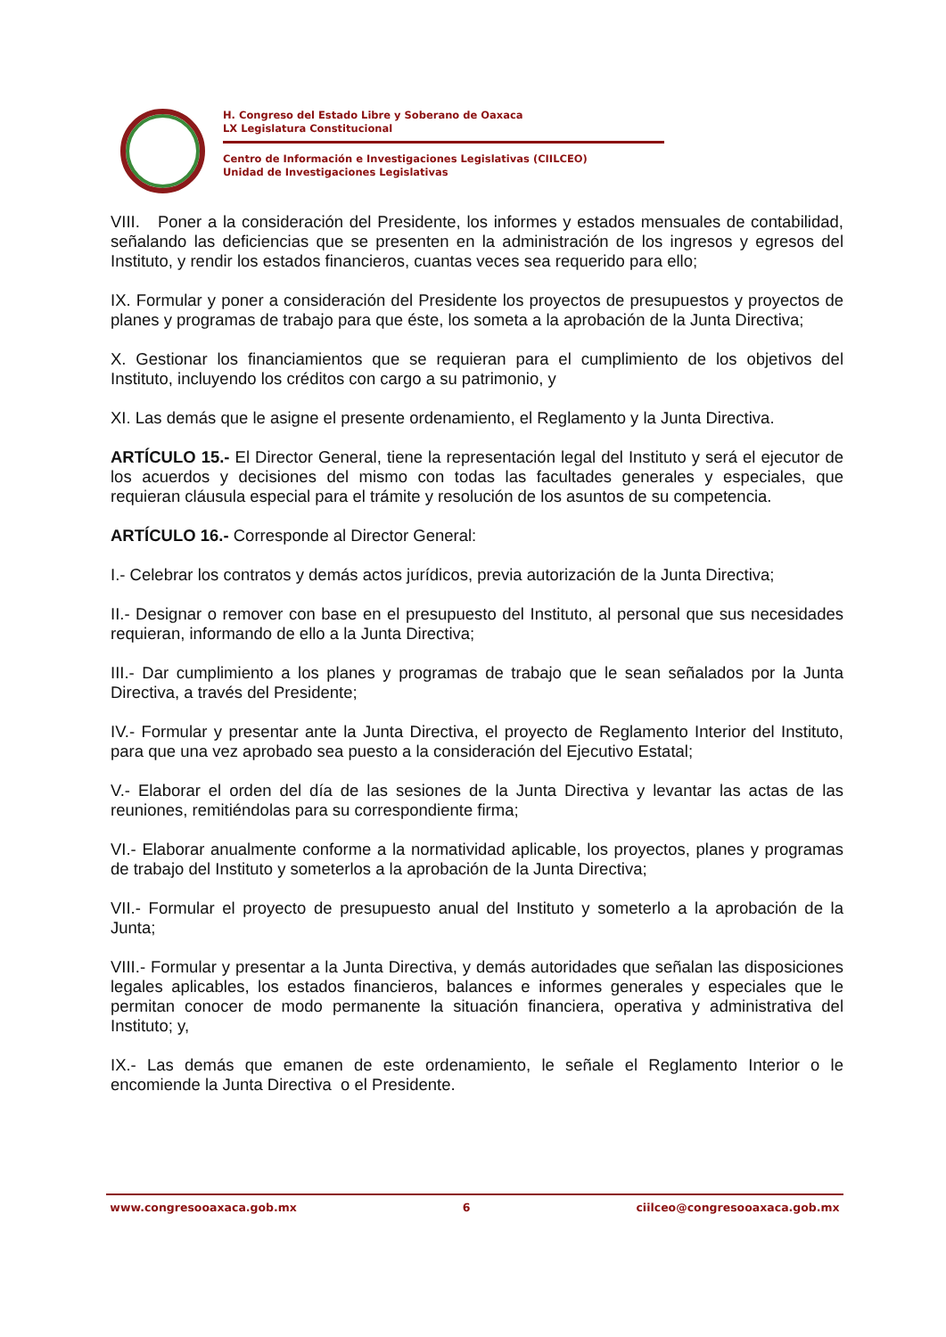H. Congreso del Estado Libre y Soberano de Oaxaca
LX Legislatura Constitucional
Centro de Información e Investigaciones Legislativas (CIILCEO)
Unidad de Investigaciones Legislativas
VIII. Poner a la consideración del Presidente, los informes y estados mensuales de contabilidad, señalando las deficiencias que se presenten en la administración de los ingresos y egresos del Instituto, y rendir los estados financieros, cuantas veces sea requerido para ello;
IX. Formular y poner a consideración del Presidente los proyectos de presupuestos y proyectos de planes y programas de trabajo para que éste, los someta a la aprobación de la Junta Directiva;
X. Gestionar los financiamientos que se requieran para el cumplimiento de los objetivos del Instituto, incluyendo los créditos con cargo a su patrimonio, y
XI. Las demás que le asigne el presente ordenamiento, el Reglamento y la Junta Directiva.
ARTÍCULO 15.- El Director General, tiene la representación legal del Instituto y será el ejecutor de los acuerdos y decisiones del mismo con todas las facultades generales y especiales, que requieran cláusula especial para el trámite y resolución de los asuntos de su competencia.
ARTÍCULO 16.- Corresponde al Director General:
I.- Celebrar los contratos y demás actos jurídicos, previa autorización de la Junta Directiva;
II.- Designar o remover con base en el presupuesto del Instituto, al personal que sus necesidades requieran, informando de ello a la Junta Directiva;
III.- Dar cumplimiento a los planes y programas de trabajo que le sean señalados por la Junta Directiva, a través del Presidente;
IV.- Formular y presentar ante la Junta Directiva, el proyecto de Reglamento Interior del Instituto, para que una vez aprobado sea puesto a la consideración del Ejecutivo Estatal;
V.- Elaborar el orden del día de las sesiones de la Junta Directiva y levantar las actas de las reuniones, remitiéndolas para su correspondiente firma;
VI.- Elaborar anualmente conforme a la normatividad aplicable, los proyectos, planes y programas de trabajo del Instituto y someterlos a la aprobación de la Junta Directiva;
VII.- Formular el proyecto de presupuesto anual del Instituto y someterlo a la aprobación de la Junta;
VIII.- Formular y presentar a la Junta Directiva, y demás autoridades que señalan las disposiciones legales aplicables, los estados financieros, balances e informes generales y especiales que le permitan conocer de modo permanente la situación financiera, operativa y administrativa del Instituto; y,
IX.- Las demás que emanen de este ordenamiento, le señale el Reglamento Interior o le encomiende la Junta Directiva o el Presidente.
www.congresooaxaca.gob.mx 6 ciilceo@congresooaxaca.gob.mx